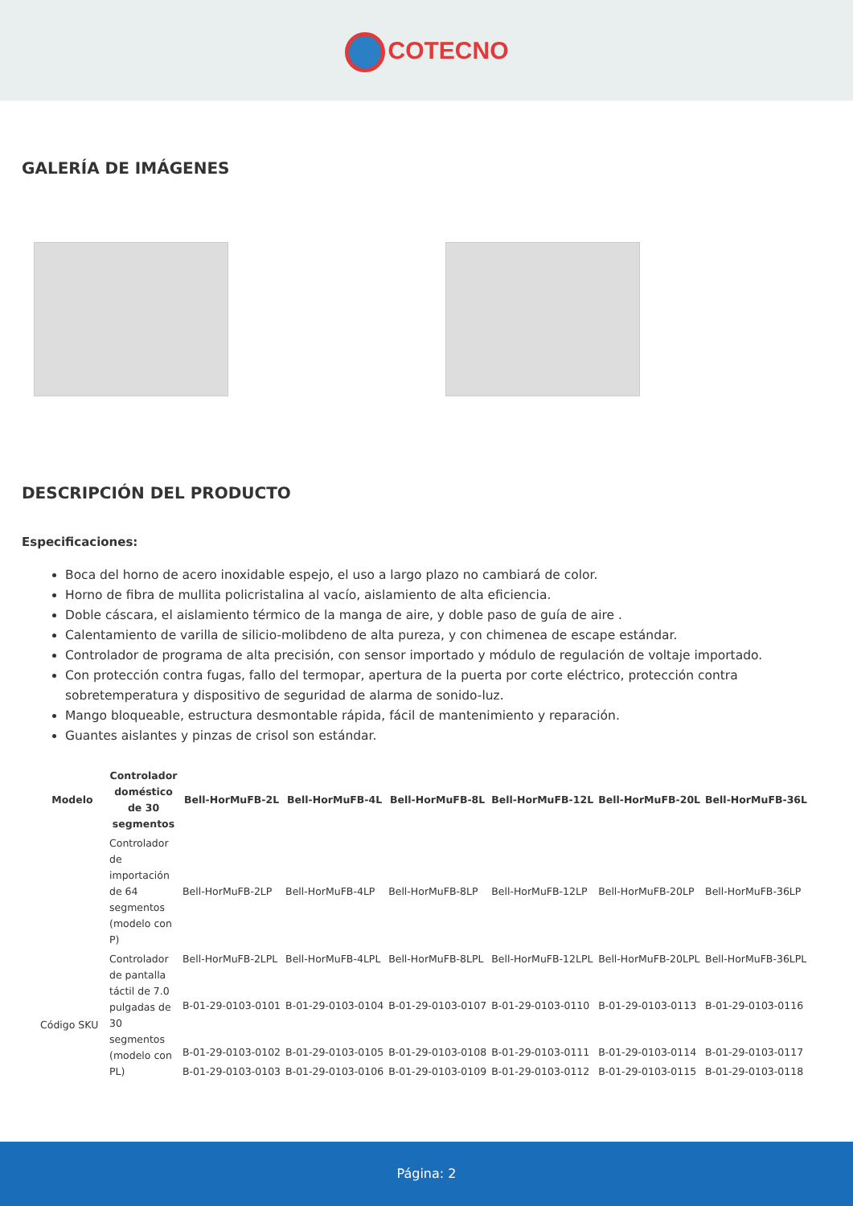COTECNO
GALERÍA DE IMÁGENES
DESCRIPCIÓN DEL PRODUCTO
Especificaciones:
Boca del horno de acero inoxidable espejo, el uso a largo plazo no cambiará de color.
Horno de fibra de mullita policristalina al vacío, aislamiento de alta eficiencia.
Doble cáscara, el aislamiento térmico de la manga de aire, y doble paso de guía de aire .
Calentamiento de varilla de silicio-molibdeno de alta pureza, y con chimenea de escape estándar.
Controlador de programa de alta precisión, con sensor importado y módulo de regulación de voltaje importado.
Con protección contra fugas, fallo del termopar, apertura de la puerta por corte eléctrico, protección contra sobretemperatura y dispositivo de seguridad de alarma de sonido-luz.
Mango bloqueable, estructura desmontable rápida, fácil de mantenimiento y reparación.
Guantes aislantes y pinzas de crisol son estándar.
| Modelo | Controlador doméstico de 30 segmentos | Bell-HorMuFB-2L | Bell-HorMuFB-4L | Bell-HorMuFB-8L | Bell-HorMuFB-12L | Bell-HorMuFB-20L | Bell-HorMuFB-36L |
| --- | --- | --- | --- | --- | --- | --- | --- |
| | Controlador de importación de 64 segmentos (modelo con P) | Bell-HorMuFB-2LP | Bell-HorMuFB-4LP | Bell-HorMuFB-8LP | Bell-HorMuFB-12LP | Bell-HorMuFB-20LP | Bell-HorMuFB-36LP |
| | Controlador de pantalla táctil de 7.0 pulgadas de 30 segmentos (modelo con PL) | Bell-HorMuFB-2LPL | Bell-HorMuFB-4LPL | Bell-HorMuFB-8LPL | Bell-HorMuFB-12LPL | Bell-HorMuFB-20LPL | Bell-HorMuFB-36LPL |
| Código SKU | | B-01-29-0103-0101 | B-01-29-0103-0104 | B-01-29-0103-0107 | B-01-29-0103-0110 | B-01-29-0103-0113 | B-01-29-0103-0116 |
| | | B-01-29-0103-0102 | B-01-29-0103-0105 | B-01-29-0103-0108 | B-01-29-0103-0111 | B-01-29-0103-0114 | B-01-29-0103-0117 |
| | | B-01-29-0103-0103 | B-01-29-0103-0106 | B-01-29-0103-0109 | B-01-29-0103-0112 | B-01-29-0103-0115 | B-01-29-0103-0118 |
Página: 2